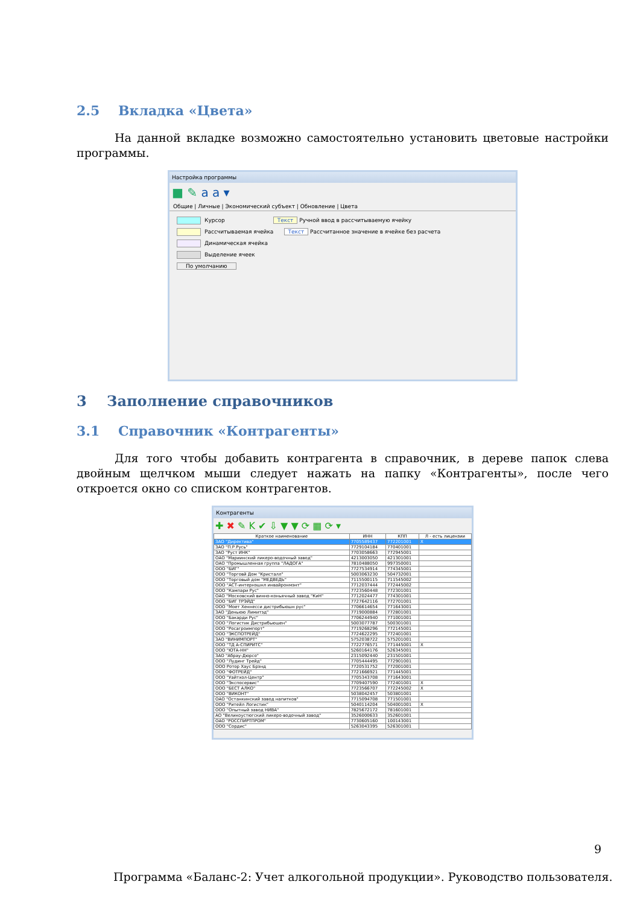2.5 Вкладка «Цвета»
На данной вкладке возможно самостоятельно установить цветовые настройки программы.
Настройка программы
■ ✎ a a ▾
Общие | Личные | Экономический субъект | Обновление | Цвета
Курсор Текст Ручной ввод в рассчитываемую ячейку
Рассчитываемая ячейка Текст Рассчитанное значение в ячейке без расчета
Динамическая ячейка
Выделение ячеек
По умолчанию
3 Заполнение справочников
3.1 Справочник «Контрагенты»
Для того чтобы добавить контрагента в справочник, в дереве папок слева двойным щелчком мыши следует нажать на папку «Контрагенты», после чего откроется окно со списком контрагентов.
Контрагенты
✚ ✖ ✎ K ✔ ⇩ ▼ ▼ ⟳ ▦ ⟳ ▾
| Краткое наименование | ИНН | КПП | Л - есть лицензии |
| --- | --- | --- | --- |
| ЗАО "Директива" | 7705589437 | 772201001 | X |
| ЗАО "П.Р.Русь" | 7729104184 | 770401001 | |
| ЗАО "Руст ИНК" | 7703058663 | 772945001 | |
| ОАО "Мариинский ликеро-водочный завод" | 4213003050 | 421301001 | |
| ОАО "Промышленная группа "ЛАДОГА" | 7810488050 | 997350001 | |
| ООО "БИГ" | 7727534914 | 774345001 | |
| ООО "Торговй Дом "Кристалл" | 5003063230 | 504732001 | |
| ООО "Торговый дом "МЕДВЕДЬ" | 7115500115 | 711545002 | |
| ООО "АСТ-интернэшнл инвайронмэнт" | 7712037444 | 772445002 | |
| ООО "Кампари Рус" | 7723560448 | 772301001 | |
| ОАО "Московский винно-коньячный завод "КиН" | 7712024477 | 774301001 | |
| ООО "БИГ ТРЭЙД" | 7727642116 | 772701001 | |
| ООО "Моет Хеннесси дистрибьюшн рус" | 7706614654 | 771643001 | |
| ЗАО "Деньюю Лимитэд" | 7719000884 | 772801001 | |
| ООО "Бакарди Рус" | 7706244940 | 771001001 | |
| ООО "Логистик Дистрибьюшен" | 5003077787 | 500301001 | |
| ООО "Росагроимпорт" | 7719268296 | 772145001 | |
| ООО "ЭКСПОТРЕЙД" | 7724622295 | 772401001 | |
| ЗАО "ВИНИМПОРТ" | 5752038722 | 575201001 | |
| ООО "ТД А-СПИРИТС" | 7722776571 | 771445001 | X |
| ООО "ЮТА-НН" | 5260164176 | 526345001 | |
| ЗАО "Абрау-Дюрсо" | 2315092440 | 231501001 | |
| ООО "Лудинг Трейд" | 7705444495 | 772901001 | |
| ООО Ротор Хаус Брэнд | 7720531752 | 772001001 | |
| ООО "ФОТРЕЙД" | 7721666921 | 771445001 | |
| ООО "Уайтхол-Центр" | 7705343708 | 771643001 | |
| ООО "Экспосервис" | 7709407590 | 772401001 | X |
| ООО "БЕСТ АЛКО" | 7723566707 | 772245002 | X |
| ООО "ВИКОНТ" | 5038042457 | 503801001 | |
| ОАО "Останкинский завод напитков" | 7715094708 | 771501001 | |
| ООО "Ритейл Логистик" | 5040114204 | 504001001 | X |
| ООО "Опытный завод НИВА" | 7825672172 | 781601001 | |
| АО "Великоустюгский ликеро-водочный завод" | 3526000633 | 352601001 | |
| ОАО "РОССПИРТПРОМ" | 7730605160 | 100143001 | |
| ООО "Сордис" | 5263043395 | 526301001 | |
9
Программа «Баланс-2: Учет алкогольной продукции». Руководство пользователя.